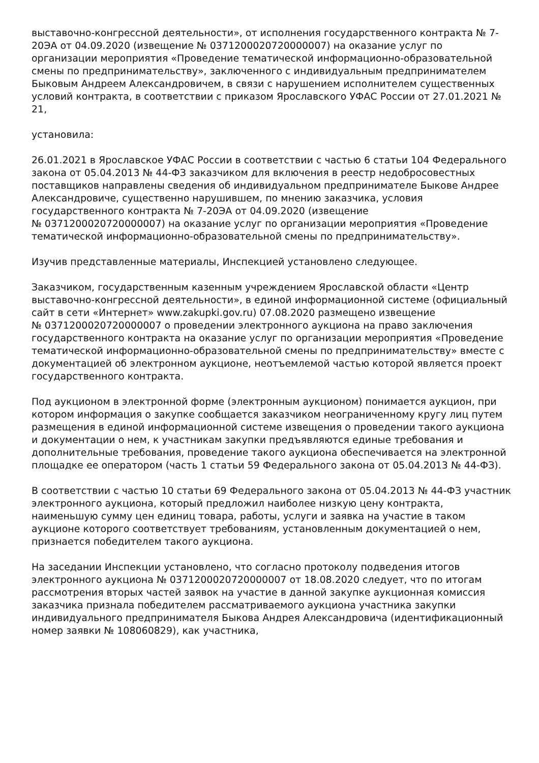выставочно-конгрессной деятельности», от исполнения государственного контракта № 7-20ЭА от 04.09.2020 (извещение № 0371200020720000007) на оказание услуг по организации мероприятия «Проведение тематической информационно-образовательной смены по предпринимательству», заключенного с индивидуальным предпринимателем Быковым Андреем Александровичем, в связи с нарушением исполнителем существенных условий контракта, в соответствии с приказом Ярославского УФАС России от 27.01.2021 № 21,
установила:
26.01.2021 в Ярославское УФАС России в соответствии с частью 6 статьи 104 Федерального закона от 05.04.2013 № 44-ФЗ заказчиком для включения в реестр недобросовестных поставщиков направлены сведения об индивидуальном предпринимателе Быкове Андрее Александровиче, существенно нарушившем, по мнению заказчика, условия государственного контракта № 7-20ЭА от 04.09.2020 (извещение
№ 0371200020720000007) на оказание услуг по организации мероприятия «Проведение тематической информационно-образовательной смены по предпринимательству».
Изучив представленные материалы, Инспекцией установлено следующее.
Заказчиком, государственным казенным учреждением Ярославской области «Центр выставочно-конгрессной деятельности», в единой информационной системе (официальный сайт в сети «Интернет» www.zakupki.gov.ru) 07.08.2020 размещено извещение
№ 0371200020720000007 о проведении электронного аукциона на право заключения государственного контракта на оказание услуг по организации мероприятия «Проведение тематической информационно-образовательной смены по предпринимательству» вместе с документацией об электронном аукционе, неотъемлемой частью которой является проект государственного контракта.
Под аукционом в электронной форме (электронным аукционом) понимается аукцион, при котором информация о закупке сообщается заказчиком неограниченному кругу лиц путем размещения в единой информационной системе извещения о проведении такого аукциона и документации о нем, к участникам закупки предъявляются единые требования и дополнительные требования, проведение такого аукциона обеспечивается на электронной площадке ее оператором (часть 1 статьи 59 Федерального закона от 05.04.2013 № 44-ФЗ).
В соответствии с частью 10 статьи 69 Федерального закона от 05.04.2013 № 44-ФЗ участник электронного аукциона, который предложил наиболее низкую цену контракта, наименьшую сумму цен единиц товара, работы, услуги и заявка на участие в таком аукционе которого соответствует требованиям, установленным документацией о нем, признается победителем такого аукциона.
На заседании Инспекции установлено, что согласно протоколу подведения итогов электронного аукциона № 0371200020720000007 от 18.08.2020 следует, что по итогам рассмотрения вторых частей заявок на участие в данной закупке аукционная комиссия заказчика признала победителем рассматриваемого аукциона участника закупки индивидуального предпринимателя Быкова Андрея Александровича (идентификационный номер заявки № 108060829), как участника,